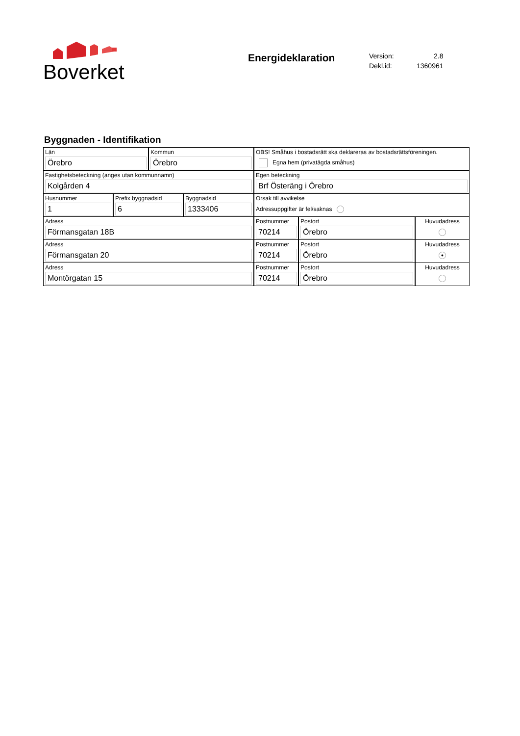Boverket
Energideklaration
| Version: | 2.8 |
| Dekl.id: | 1360961 |
Byggnaden - Identifikation
Län
Örebro
Kommun
Örebro
OBS! Småhus i bostadsrätt ska deklareras av bostadsrättsföreningen.
Egna hem (privatägda småhus)
Fastighetsbeteckning (anges utan kommunnamn)
Kolgården 4
Egen beteckning
Brf Österäng i Örebro
Husnummer
1
Prefix byggnadsid
6
Byggnadsid
1333406
Orsak till avvikelse
Adressuppgifter är fel/saknas
Adress
Förmansgatan 18B
Postnummer
70214
Postort
Örebro
Huvudadress
Adress
Förmansgatan 20
Postnummer
70214
Postort
Örebro
Huvudadress
●
Adress
Montörgatan 15
Postnummer
70214
Postort
Örebro
Huvudadress